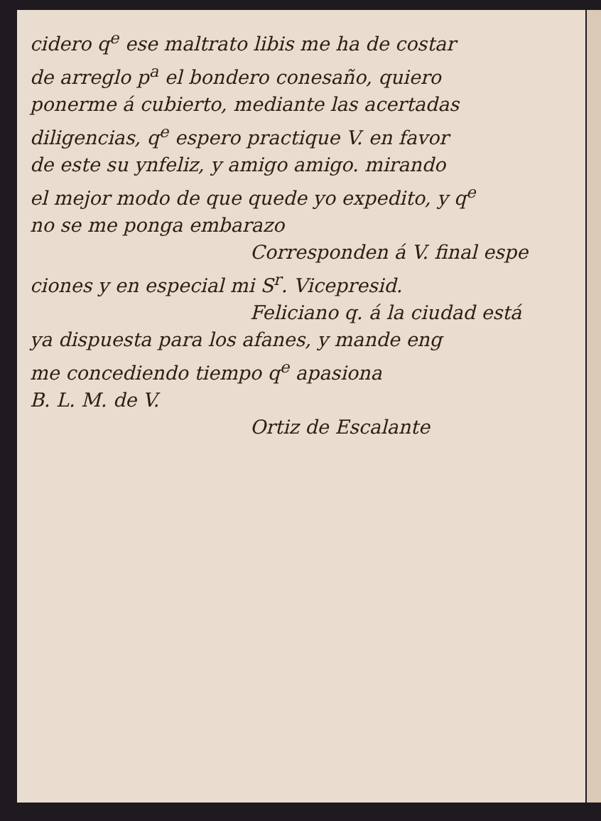cidero q<sup>e</sup> ese maltrato libis me ha de costar
de arreglo p<sup>a</sup> el bondero conesaño, quiero
ponerme á cubierto, mediante las acertadas
diligencias, q<sup>e</sup> espero practique V. en favor
de este su ynfeliz, y amigo amigo. mirando
el mejor modo de que quede yo expedito, y q<sup>e</sup>
no se me ponga embarazo
Corresponden á V. final espe
ciones y en especial mi S<sup>r</sup>. Vicepresid.
Feliciano q. á la ciudad está
ya dispuesta para los afanes, y mande eng
me concediendo tiempo q<sup>e</sup> apasiona
B. L. M. de V.
Ortiz de Escalante